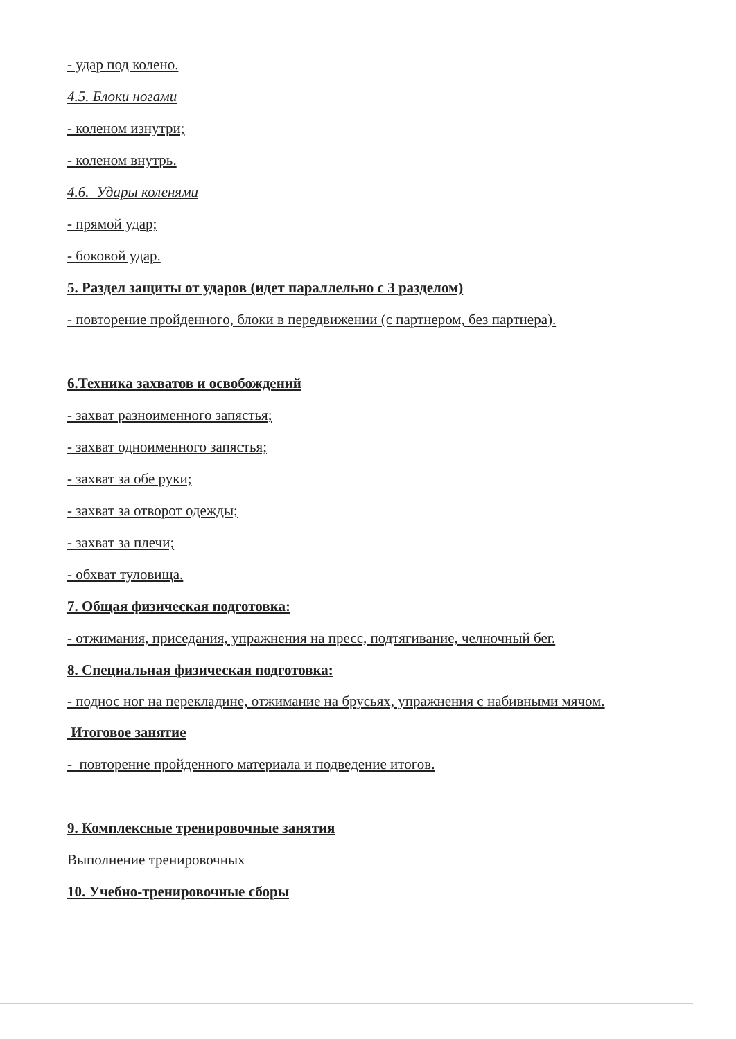- удар под колено.
4.5. Блоки ногами
- коленом изнутри;
- коленом внутрь.
4.6. Удары коленями
- прямой удар;
- боковой удар.
5. Раздел защиты от ударов (идет параллельно с 3 разделом)
- повторение пройденного, блоки в передвижении (с партнером, без партнера).
6.Техника захватов и освобождений
- захват разноименного запястья;
- захват одноименного запястья;
- захват за обе руки;
- захват за отворот одежды;
- захват за плечи;
- обхват туловища.
7. Общая физическая подготовка:
- отжимания, приседания, упражнения на пресс, подтягивание, челночный бег.
8. Специальная физическая подготовка:
- поднос ног на перекладине, отжимание на брусьях, упражнения с набивными мячом.
Итоговое занятие
- повторение пройденного материала и подведение итогов.
9. Комплексные тренировочные занятия
Выполнение тренировочных
10. Учебно-тренировочные сборы